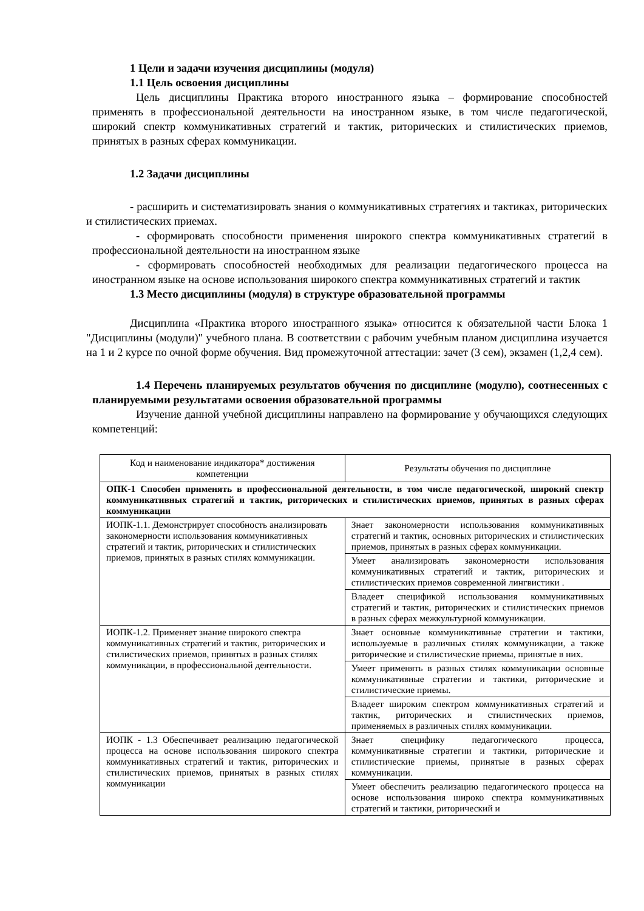1 Цели и задачи изучения дисциплины (модуля)
1.1 Цель освоения дисциплины
Цель дисциплины Практика второго иностранного языка – формирование способностей применять в профессиональной деятельности на иностранном языке, в том числе педагогической, широкий спектр коммуникативных стратегий и тактик, риторических и стилистических приемов, принятых в разных сферах коммуникации.
1.2 Задачи дисциплины
- расширить и систематизировать знания о коммуникативных стратегиях и тактиках, риторических и стилистических приемах.
- сформировать способности применения широкого спектра коммуникативных стратегий в профессиональной деятельности на иностранном языке
- сформировать способностей необходимых для реализации педагогического процесса на иностранном языке на основе использования широкого спектра коммуникативных стратегий и тактик
1.3 Место дисциплины (модуля) в структуре образовательной программы
Дисциплина «Практика второго иностранного языка» относится к обязательной части Блока 1 "Дисциплины (модули)" учебного плана. В соответствии с рабочим учебным планом дисциплина изучается на 1 и 2 курсе по очной форме обучения. Вид промежуточной аттестации: зачет (3 сем), экзамен (1,2,4 сем).
1.4 Перечень планируемых результатов обучения по дисциплине (модулю), соотнесенных с планируемыми результатами освоения образовательной программы
Изучение данной учебной дисциплины направлено на формирование у обучающихся следующих компетенций:
| Код и наименование индикатора* достижения компетенции | Результаты обучения по дисциплине |
| --- | --- |
| ОПК-1 Способен применять в профессиональной деятельности, в том числе педагогической, широкий спектр коммуникативных стратегий и тактик, риторических и стилистических приемов, принятых в разных сферах коммуникации | |
| ИОПК-1.1. Демонстрирует способность анализировать закономерности использования коммуникативных стратегий и тактик, риторических и стилистических приемов, принятых в разных стилях коммуникации. | Знает закономерности использования коммуникативных стратегий и тактик, основных риторических и стилистических приемов, принятых в разных сферах коммуникации. |
| | Умеет анализировать закономерности использования коммуникативных стратегий и тактик, риторических и стилистических приемов современной лингвистики . |
| | Владеет спецификой использования коммуникативных стратегий и тактик, риторических и стилистических приемов в разных сферах межкультурной коммуникации. |
| ИОПК-1.2. Применяет знание широкого спектра коммуникативных стратегий и тактик, риторических и стилистических приемов, принятых в разных стилях коммуникации, в профессиональной деятельности. | Знает основные коммуникативные стратегии и тактики, используемые в различных стилях коммуникации, а также риторические и стилистические приемы, принятые в них. |
| | Умеет применять в разных стилях коммуникации основные коммуникативные стратегии и тактики, риторические и стилистические приемы. |
| | Владеет широким спектром коммуникативных стратегий и тактик, риторических и стилистических приемов, применяемых в различных стилях коммуникации. |
| ИОПК - 1.3 Обеспечивает реализацию педагогической процесса на основе использования широкого спектра коммуникативных стратегий и тактик, риторических и стилистических приемов, принятых в разных стилях коммуникации | Знает специфику педагогического процесса, коммуникативные стратегии и тактики, риторические и стилистические приемы, принятые в разных сферах коммуникации. |
| | Умеет обеспечить реализацию педагогического процесса на основе использования широко спектра коммуникативных стратегий и тактики, риторический и |